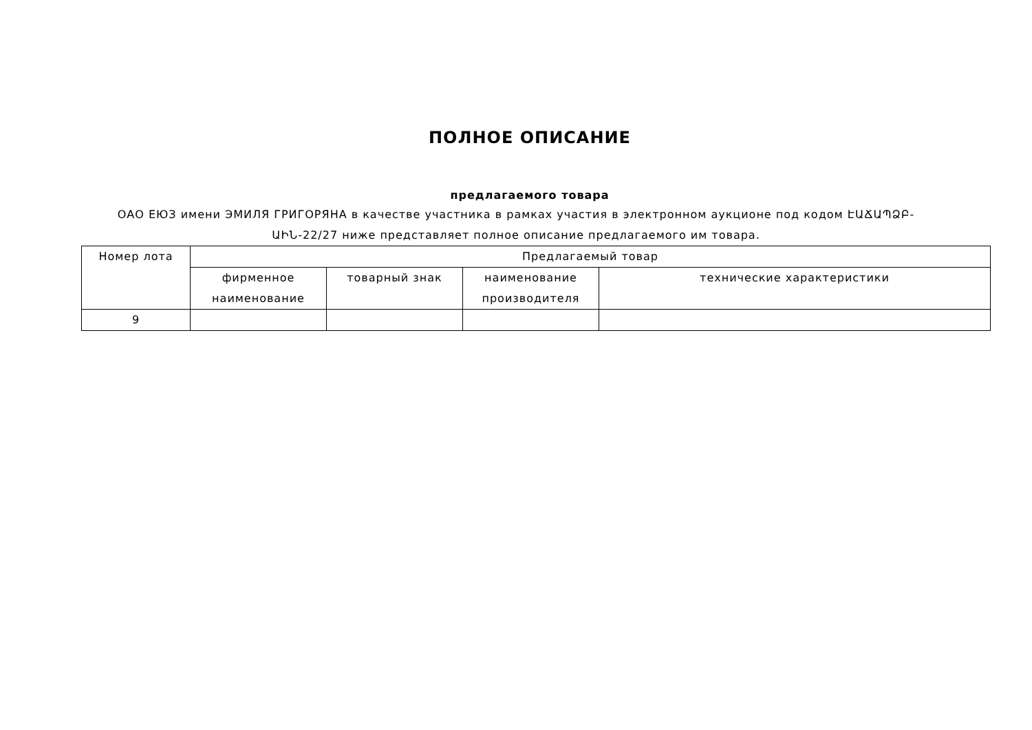ПОЛНОЕ ОПИСАНИЕ
предлагаемого товара
ОАО ЕЮЗ имени ЭМИЛЯ ГРИГОРЯНА в качестве участника в рамках участия в электронном аукционе под кодом ԷԱՃԱՊՁԲ-ԱԻՆ-22/27 ниже представляет полное описание предлагаемого им товара.
| Номер лота | Предлагаемый товар | | | |
| --- | --- | --- | --- | --- |
| | фирменное наименование | товарный знак | наименование производителя | технические характеристики |
| 9 | | | | |